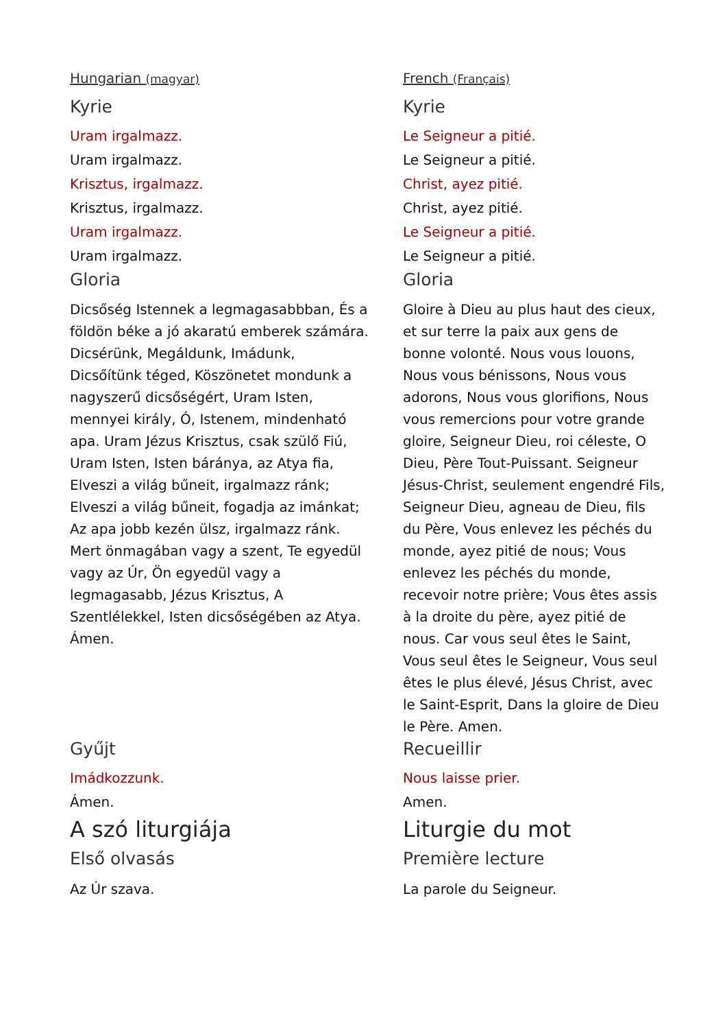| Hungarian (magyar) | French (Français) |
| Kyrie | Kyrie |
| Uram irgalmazz. Uram irgalmazz. Krisztus, irgalmazz. Krisztus, irgalmazz. Uram irgalmazz. Uram irgalmazz. | Le Seigneur a pitié. Le Seigneur a pitié. Christ, ayez pitié. Christ, ayez pitié. Le Seigneur a pitié. Le Seigneur a pitié. |
| Gloria | Gloria |
| Dicsőség Istennek a legmagasabbban, És a földön béke a jó akaratú emberek számára. Dicsérünk, Megáldunk, Imádunk, Dicsőítünk téged, Köszönetet mondunk a nagyszerű dicsőségért, Uram Isten, mennyei király, Ó, Istenem, mindenható apa. Uram Jézus Krisztus, csak szülő Fiú, Uram Isten, Isten báránya, az Atya fia, Elveszi a világ bűneit, irgalmazz ránk; Elveszi a világ bűneit, fogadja az imánkat; Az apa jobb kezén ülsz, irgalmazz ránk. Mert önmagában vagy a szent, Te egyedül vagy az Úr, Ön egyedül vagy a legmagasabb, Jézus Krisztus, A Szentlélekkel, Isten dicsőségében az Atya. Ámen. | Gloire à Dieu au plus haut des cieux, et sur terre la paix aux gens de bonne volonté. Nous vous louons, Nous vous bénissons, Nous vous adorons, Nous vous glorifions, Nous vous remercions pour votre grande gloire, Seigneur Dieu, roi céleste, O Dieu, Père Tout-Puissant. Seigneur Jésus-Christ, seulement engendré Fils, Seigneur Dieu, agneau de Dieu, fils du Père, Vous enlevez les péchés du monde, ayez pitié de nous; Vous enlevez les péchés du monde, recevoir notre prière; Vous êtes assis à la droite du père, ayez pitié de nous. Car vous seul êtes le Saint, Vous seul êtes le Seigneur, Vous seul êtes le plus élevé, Jésus Christ, avec le Saint-Esprit, Dans la gloire de Dieu le Père. Amen. |
| Gyűjt | Recueillir |
| Imádkozzunk. Ámen. | Nous laisse prier. Amen. |
| A szó liturgiája | Liturgie du mot |
| Első olvasás | Première lecture |
| Az Úr szava. | La parole du Seigneur. |